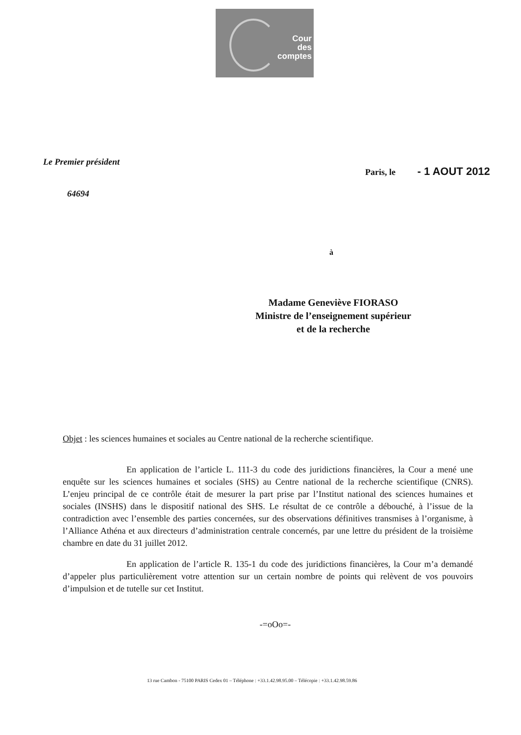Cour
des
comptes
Le Premier président
Paris, le - 1 AOUT 2012
64694
à
Madame Geneviève FIORASO
Ministre de l’enseignement supérieur
et de la recherche
Objet : les sciences humaines et sociales au Centre national de la recherche scientifique.
En application de l’article L. 111-3 du code des juridictions financières, la Cour a mené une enquête sur les sciences humaines et sociales (SHS) au Centre national de la recherche scientifique (CNRS). L’enjeu principal de ce contrôle était de mesurer la part prise par l’Institut national des sciences humaines et sociales (INSHS) dans le dispositif national des SHS. Le résultat de ce contrôle a débouché, à l’issue de la contradiction avec l’ensemble des parties concernées, sur des observations définitives transmises à l’organisme, à l’Alliance Athéna et aux directeurs d’administration centrale concernés, par une lettre du président de la troisième chambre en date du 31 juillet 2012.
En application de l’article R. 135-1 du code des juridictions financières, la Cour m’a demandé d’appeler plus particulièrement votre attention sur un certain nombre de points qui relèvent de vos pouvoirs d’impulsion et de tutelle sur cet Institut.
-=oOo=-
13 rue Cambon - 75100 PARIS Cedex 01 – Téléphone : +33.1.42.98.95.00 – Télécopie : +33.1.42.98.59.86